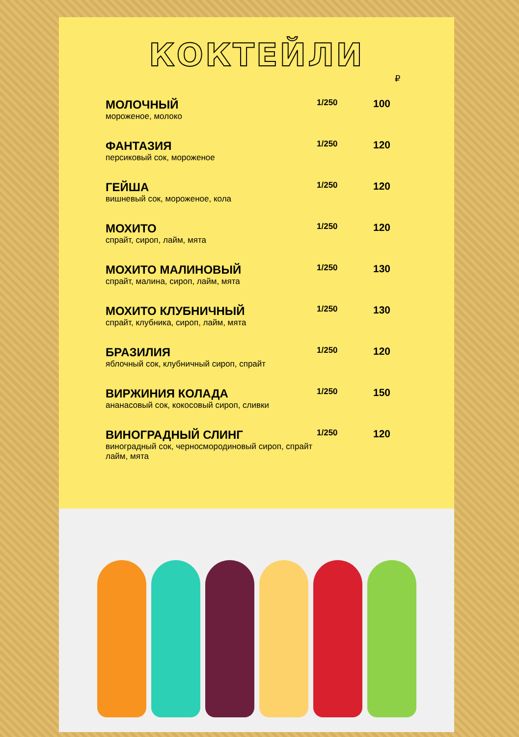КОКТЕЙЛИ
₽
| МОЛОЧНЫЙ мороженое, молоко | 1/250 | 100 |
| ФАНТАЗИЯ персиковый сок, мороженое | 1/250 | 120 |
| ГЕЙША вишневый сок, мороженое, кола | 1/250 | 120 |
| МОХИТО спрайт, сироп, лайм, мята | 1/250 | 120 |
| МОХИТО МАЛИНОВЫЙ спрайт, малина, сироп, лайм, мята | 1/250 | 130 |
| МОХИТО КЛУБНИЧНЫЙ спрайт, клубника, сироп, лайм, мята | 1/250 | 130 |
| БРАЗИЛИЯ яблочный сок, клубничный сироп, спрайт | 1/250 | 120 |
| ВИРЖИНИЯ КОЛАДА ананасовый сок, кокосовый сироп, сливки | 1/250 | 150 |
| ВИНОГРАДНЫЙ СЛИНГ виноградный сок, черносмородиновый сироп, спрайт лайм, мята | 1/250 | 120 |